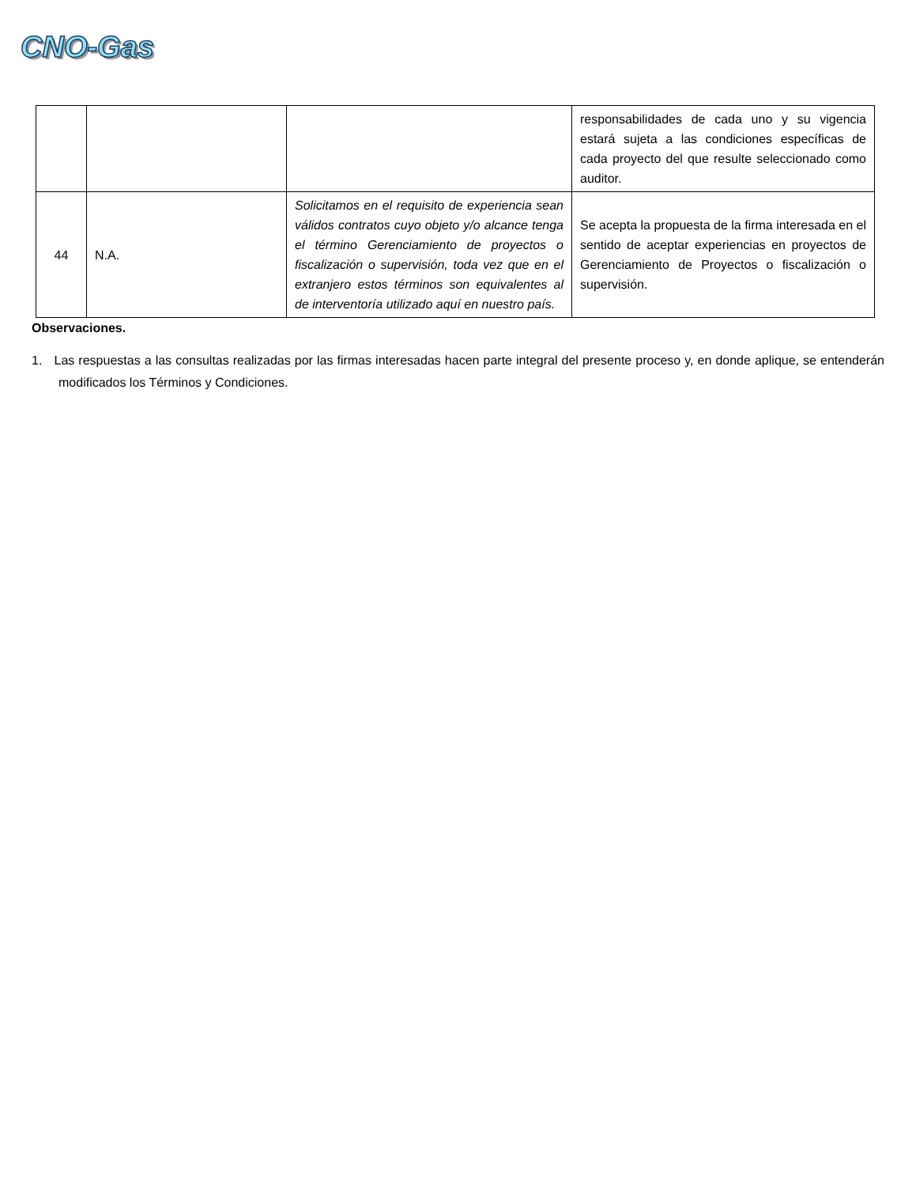CNO-Gas
| | | | responsabilidades de cada uno y su vigencia estará sujeta a las condiciones específicas de cada proyecto del que resulte seleccionado como auditor. |
| 44 | N.A. | Solicitamos en el requisito de experiencia sean válidos contratos cuyo objeto y/o alcance tenga el término Gerenciamiento de proyectos o fiscalización o supervisión, toda vez que en el extranjero estos términos son equivalentes al de interventoría utilizado aquí en nuestro país. | Se acepta la propuesta de la firma interesada en el sentido de aceptar experiencias en proyectos de Gerenciamiento de Proyectos o fiscalización o supervisión. |
Observaciones.
1. Las respuestas a las consultas realizadas por las firmas interesadas hacen parte integral del presente proceso y, en donde aplique, se entenderán modificados los Términos y Condiciones.